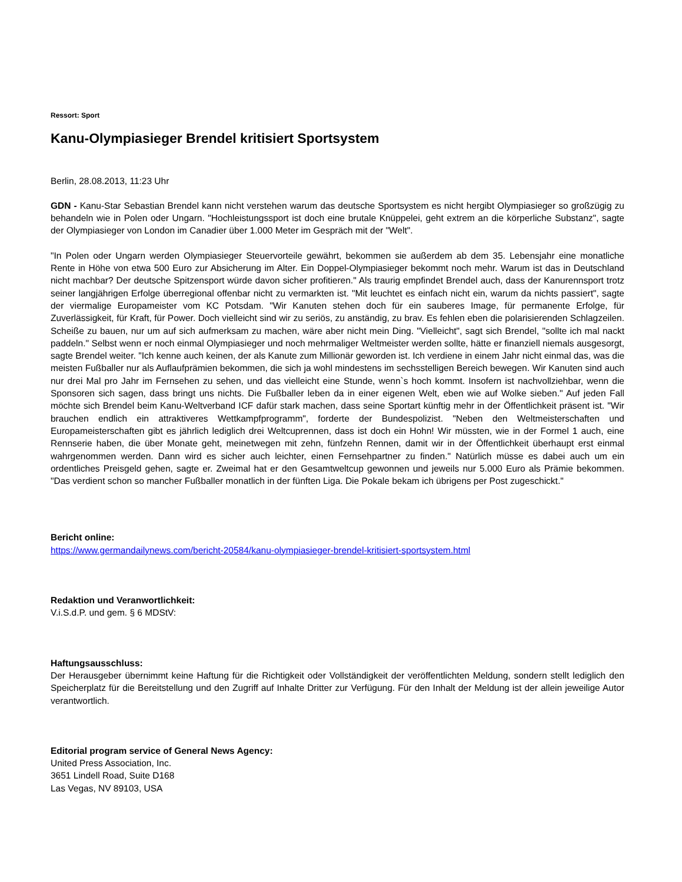Ressort: Sport
Kanu-Olympiasieger Brendel kritisiert Sportsystem
Berlin, 28.08.2013, 11:23 Uhr
GDN - Kanu-Star Sebastian Brendel kann nicht verstehen warum das deutsche Sportsystem es nicht hergibt Olympiasieger so großzügig zu behandeln wie in Polen oder Ungarn. "Hochleistungssport ist doch eine brutale Knüppelei, geht extrem an die körperliche Substanz", sagte der Olympiasieger von London im Canadier über 1.000 Meter im Gespräch mit der "Welt".
"In Polen oder Ungarn werden Olympiasieger Steuervorteile gewährt, bekommen sie außerdem ab dem 35. Lebensjahr eine monatliche Rente in Höhe von etwa 500 Euro zur Absicherung im Alter. Ein Doppel-Olympiasieger bekommt noch mehr. Warum ist das in Deutschland nicht machbar? Der deutsche Spitzensport würde davon sicher profitieren." Als traurig empfindet Brendel auch, dass der Kanurennsport trotz seiner langjährigen Erfolge überregional offenbar nicht zu vermarkten ist. "Mit leuchtet es einfach nicht ein, warum da nichts passiert", sagte der viermalige Europameister vom KC Potsdam. "Wir Kanuten stehen doch für ein sauberes Image, für permanente Erfolge, für Zuverlässigkeit, für Kraft, für Power. Doch vielleicht sind wir zu seriös, zu anständig, zu brav. Es fehlen eben die polarisierenden Schlagzeilen. Scheiße zu bauen, nur um auf sich aufmerksam zu machen, wäre aber nicht mein Ding. "Vielleicht", sagt sich Brendel, "sollte ich mal nackt paddeln." Selbst wenn er noch einmal Olympiasieger und noch mehrmaliger Weltmeister werden sollte, hätte er finanziell niemals ausgesorgt, sagte Brendel weiter. "Ich kenne auch keinen, der als Kanute zum Millionär geworden ist. Ich verdiene in einem Jahr nicht einmal das, was die meisten Fußballer nur als Auflaufprämien bekommen, die sich ja wohl mindestens im sechsstelligen Bereich bewegen. Wir Kanuten sind auch nur drei Mal pro Jahr im Fernsehen zu sehen, und das vielleicht eine Stunde, wenn`s hoch kommt. Insofern ist nachvollziehbar, wenn die Sponsoren sich sagen, dass bringt uns nichts. Die Fußballer leben da in einer eigenen Welt, eben wie auf Wolke sieben." Auf jeden Fall möchte sich Brendel beim Kanu-Weltverband ICF dafür stark machen, dass seine Sportart künftig mehr in der Öffentlichkeit präsent ist. "Wir brauchen endlich ein attraktiveres Wettkampfprogramm", forderte der Bundespolizist. "Neben den Weltmeisterschaften und Europameisterschaften gibt es jährlich lediglich drei Weltcuprennen, dass ist doch ein Hohn! Wir müssten, wie in der Formel 1 auch, eine Rennserie haben, die über Monate geht, meinetwegen mit zehn, fünfzehn Rennen, damit wir in der Öffentlichkeit überhaupt erst einmal wahrgenommen werden. Dann wird es sicher auch leichter, einen Fernsehpartner zu finden." Natürlich müsse es dabei auch um ein ordentliches Preisgeld gehen, sagte er. Zweimal hat er den Gesamtweltcup gewonnen und jeweils nur 5.000 Euro als Prämie bekommen. "Das verdient schon so mancher Fußballer monatlich in der fünften Liga. Die Pokale bekam ich übrigens per Post zugeschickt."
Bericht online:
https://www.germandailynews.com/bericht-20584/kanu-olympiasieger-brendel-kritisiert-sportsystem.html
Redaktion und Veranwortlichkeit:
V.i.S.d.P. und gem. § 6 MDStV:
Haftungsausschluss:
Der Herausgeber übernimmt keine Haftung für die Richtigkeit oder Vollständigkeit der veröffentlichten Meldung, sondern stellt lediglich den Speicherplatz für die Bereitstellung und den Zugriff auf Inhalte Dritter zur Verfügung. Für den Inhalt der Meldung ist der allein jeweilige Autor verantwortlich.
Editorial program service of General News Agency:
United Press Association, Inc.
3651 Lindell Road, Suite D168
Las Vegas, NV 89103, USA